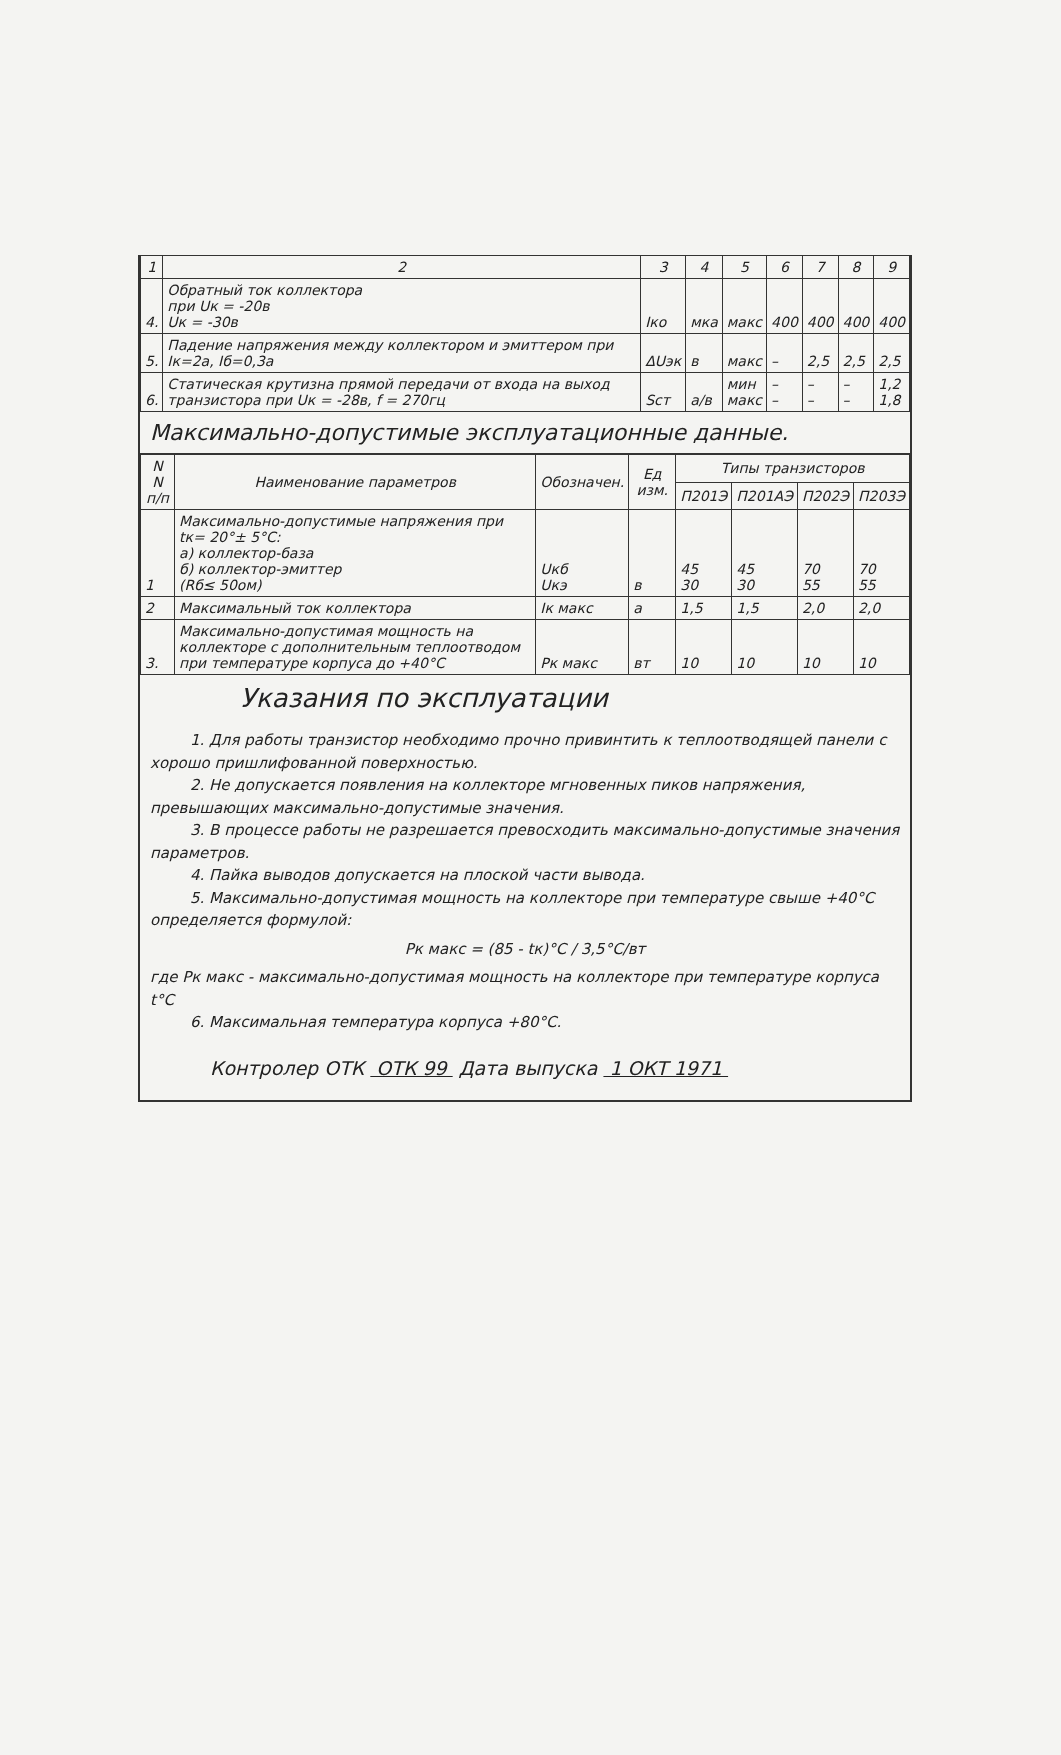| 1 | 2 | 3 | 4 | 5 | 6 | 7 | 8 | 9 |
| --- | --- | --- | --- | --- | --- | --- | --- | --- |
| 4. | Обратный ток коллектора при Uк = -20в Uк = -30в | Iко | мка | макс | 400 | 400 | 400 | 400 |
| 5. | Падение напряжения между коллектором и эмиттером при Iк=2а, Iб=0,3а | ΔUэк | в | макс | – | 2,5 | 2,5 | 2,5 |
| 6. | Статическая крутизна прямой передачи от входа на выход транзистора при Uк = -28в, f = 270гц | Sст | а/в | мин макс | – – | – – | – – | 1,2 1,8 |
Максимально-допустимые эксплуатационные данные.
| N N п/п | Наименование параметров | Обозначен. | Ед изм. | Типы транзисторов | | | |
| --- | --- | --- | --- | --- | --- | --- | --- |
| | | | | П201Э | П201АЭ | П202Э | П203Э |
| 1 | Максимально-допустимые напряжения при tк= 20°± 5°С: а) коллектор-база б) коллектор-эмиттер (Rб≤ 50ом) | Uкб Uкэ | в | 45 30 | 45 30 | 70 55 | 70 55 |
| 2 | Максимальный ток коллектора | Iк макс | а | 1,5 | 1,5 | 2,0 | 2,0 |
| 3. | Максимально-допустимая мощность на коллекторе с дополнительным теплоотводом при температуре корпуса до +40°С | Pк макс | вт | 10 | 10 | 10 | 10 |
Указания по эксплуатации
1. Для работы транзистор необходимо прочно привинтить к теплоотводящей панели с хорошо пришлифованной поверхностью.
2. Не допускается появления на коллекторе мгновенных пиков напряжения, превышающих максимально-допустимые значения.
3. В процессе работы не разрешается превосходить максимально-допустимые значения параметров.
4. Пайка выводов допускается на плоской части вывода.
5. Максимально-допустимая мощность на коллекторе при температуре свыше +40°С определяется формулой:
Pк макс = (85 - tк)°С / 3,5°С/вт
где Pк макс - максимально-допустимая мощность на коллекторе при температуре корпуса t°С
6. Максимальная температура корпуса +80°С.
Контролер ОТК ОТК 99 Дата выпуска 1 ОКТ 1971